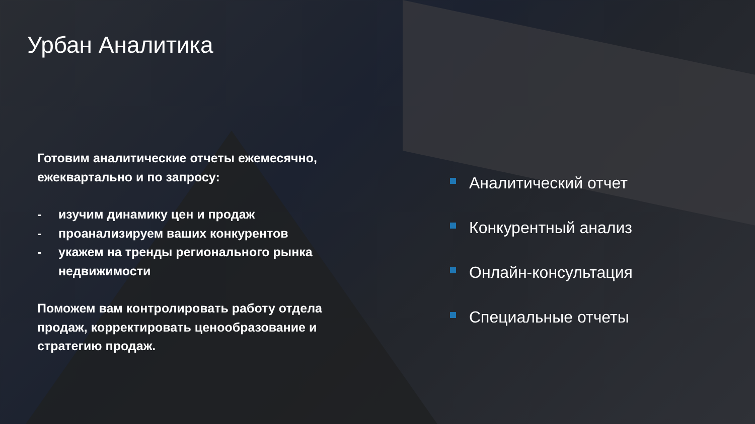Урбан Аналитика
Готовим аналитические отчеты ежемесячно, ежеквартально и по запросу:
- изучим динамику цен и продаж
- проанализируем ваших конкурентов
- укажем на тренды регионального рынка недвижимости
Поможем вам контролировать работу отдела продаж, корректировать ценообразование и стратегию продаж.
Аналитический отчет
Конкурентный анализ
Онлайн-консультация
Специальные отчеты